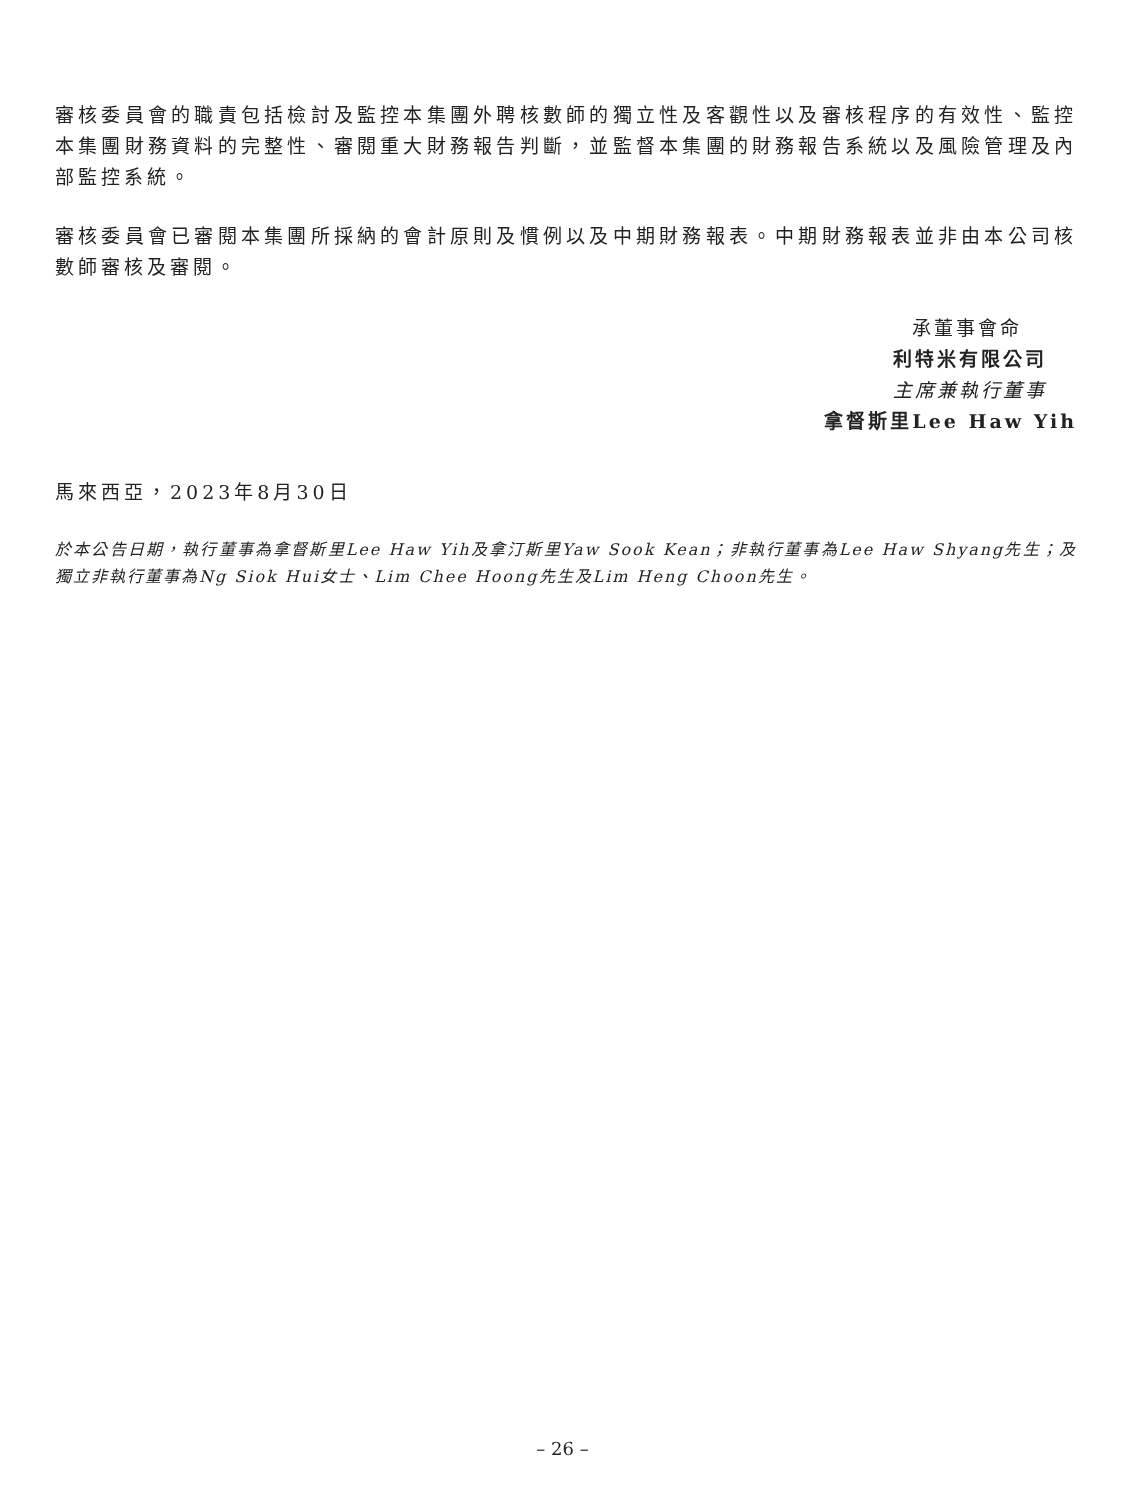審核委員會的職責包括檢討及監控本集團外聘核數師的獨立性及客觀性以及審核程序的有效性、監控本集團財務資料的完整性、審閱重大財務報告判斷，並監督本集團的財務報告系統以及風險管理及內部監控系統。
審核委員會已審閱本集團所採納的會計原則及慣例以及中期財務報表。中期財務報表並非由本公司核數師審核及審閱。
承董事會命
利特米有限公司
主席兼執行董事
拿督斯里Lee Haw Yih
馬來西亞，2023年8月30日
於本公告日期，執行董事為拿督斯里Lee Haw Yih及拿汀斯里Yaw Sook Kean；非執行董事為Lee Haw Shyang先生；及獨立非執行董事為Ng Siok Hui女士、Lim Chee Hoong先生及Lim Heng Choon先生。
– 26 –